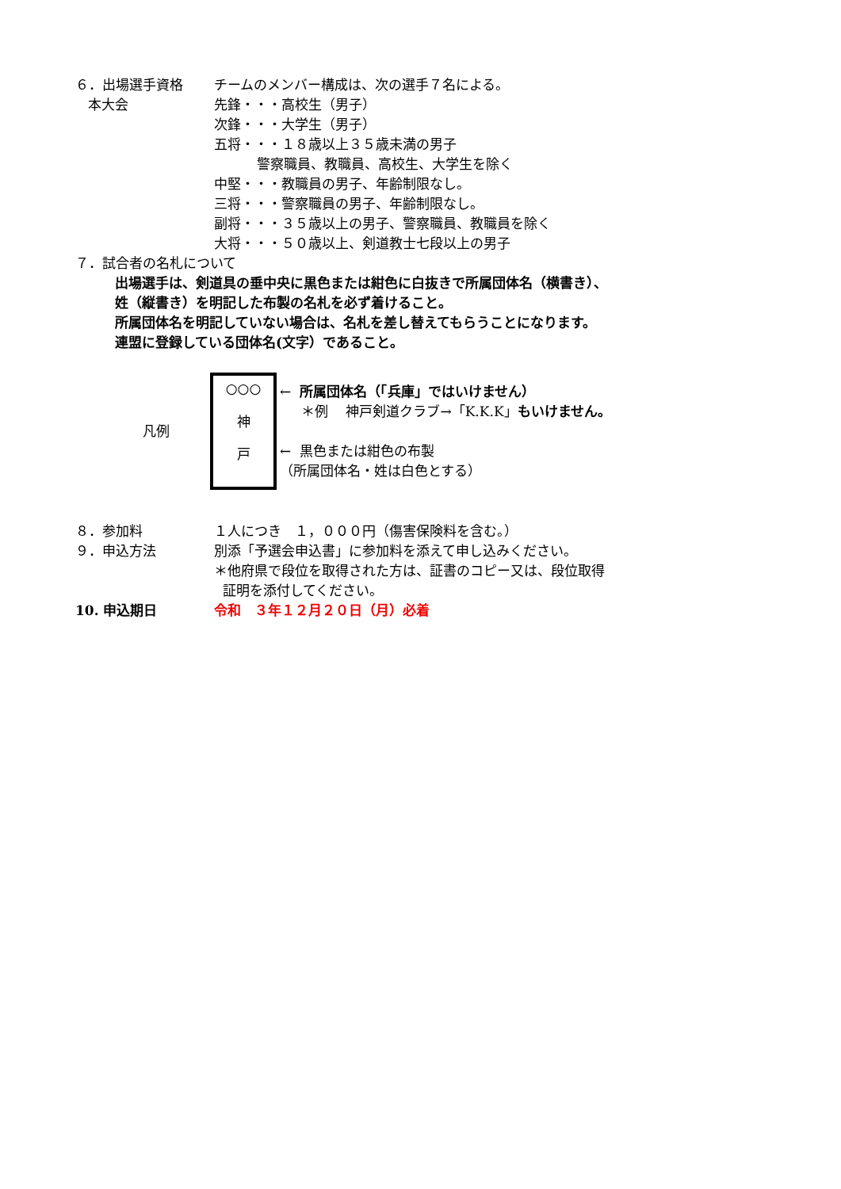６．出場選手資格
本大会
チームのメンバー構成は、次の選手７名による。
先鋒・・・高校生（男子）
次鋒・・・大学生（男子）
五将・・・１８歳以上３５歳未満の男子
警察職員、教職員、高校生、大学生を除く
中堅・・・教職員の男子、年齢制限なし。
三将・・・警察職員の男子、年齢制限なし。
副将・・・３５歳以上の男子、警察職員、教職員を除く
大将・・・５０歳以上、剣道教士七段以上の男子
７．試合者の名札について
出場選手は、剣道具の垂中央に黒色または紺色に白抜きで所属団体名（横書き）、
姓（縦書き）を明記した布製の名札を必ず着けること。
所属団体名を明記していない場合は、名札を差し替えてもらうことになります。
連盟に登録している団体名(文字）であること。
凡例
○○○
神
戸
← 所属団体名（「兵庫」ではいけません）
＊例　 神戸剣道クラブ→「K.K.K」もいけません。
← 黒色または紺色の布製
（所属団体名・姓は白色とする）
８．参加料 １人につき　１，０００円（傷害保険料を含む。）
９．申込方法 別添「予選会申込書」に参加料を添えて申し込みください。
＊他府県で段位を取得された方は、証書のコピー又は、段位取得
証明を添付してください。
10. 申込期日 令和　３年１２月２０日（月）必着